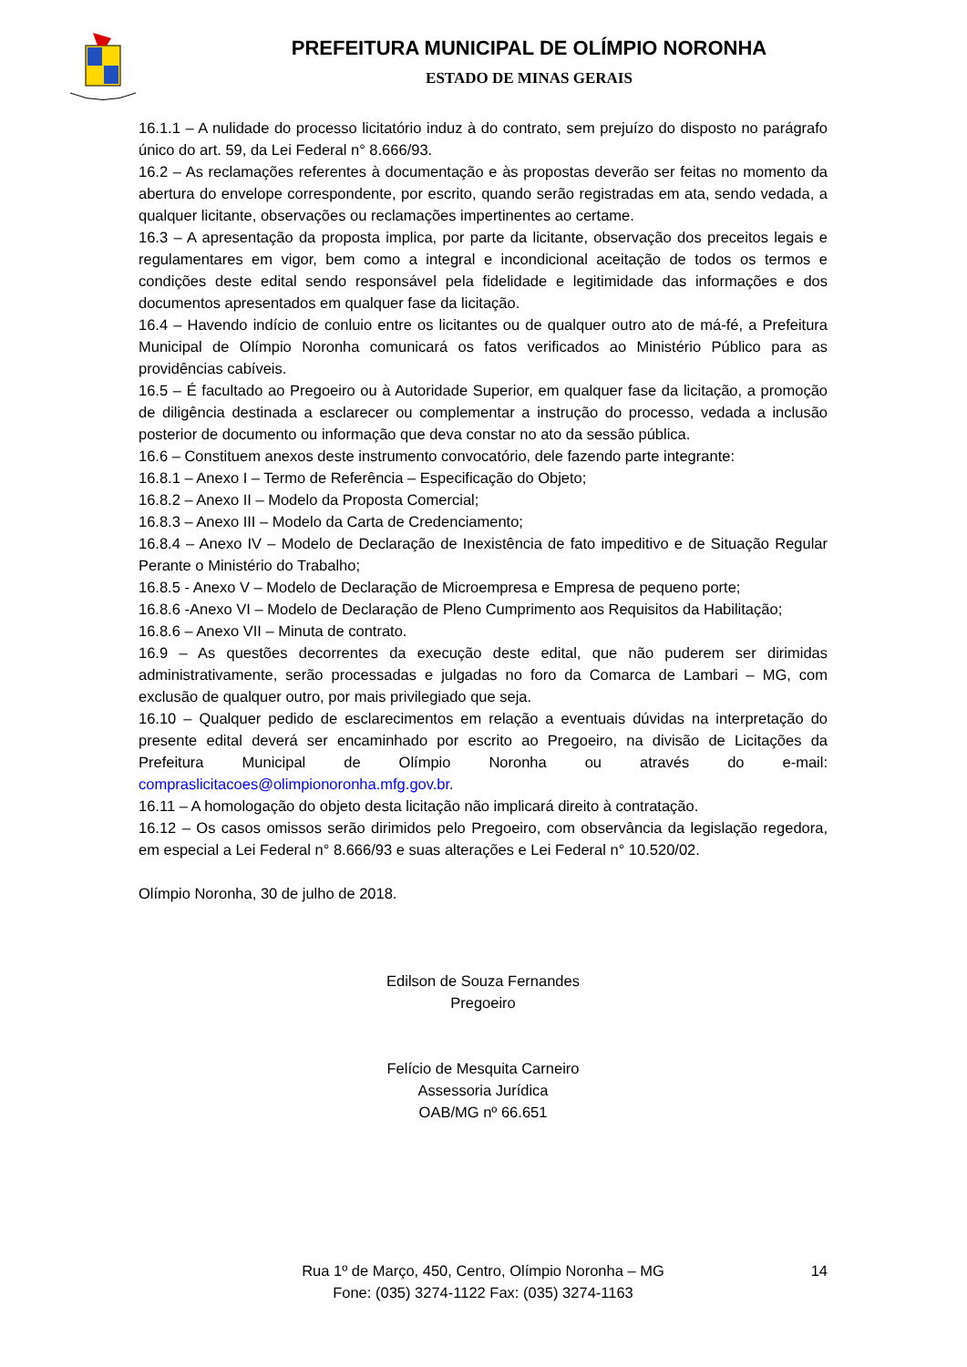PREFEITURA MUNICIPAL DE OLÍMPIO NORONHA
ESTADO DE MINAS GERAIS
16.1.1 – A nulidade do processo licitatório induz à do contrato, sem prejuízo do disposto no parágrafo único do art. 59, da Lei Federal n° 8.666/93.
16.2 – As reclamações referentes à documentação e às propostas deverão ser feitas no momento da abertura do envelope correspondente, por escrito, quando serão registradas em ata, sendo vedada, a qualquer licitante, observações ou reclamações impertinentes ao certame.
16.3 – A apresentação da proposta implica, por parte da licitante, observação dos preceitos legais e regulamentares em vigor, bem como a integral e incondicional aceitação de todos os termos e condições deste edital sendo responsável pela fidelidade e legitimidade das informações e dos documentos apresentados em qualquer fase da licitação.
16.4 – Havendo indício de conluio entre os licitantes ou de qualquer outro ato de má-fé, a Prefeitura Municipal de Olímpio Noronha comunicará os fatos verificados ao Ministério Público para as providências cabíveis.
16.5 – É facultado ao Pregoeiro ou à Autoridade Superior, em qualquer fase da licitação, a promoção de diligência destinada a esclarecer ou complementar a instrução do processo, vedada a inclusão posterior de documento ou informação que deva constar no ato da sessão pública.
16.6 – Constituem anexos deste instrumento convocatório, dele fazendo parte integrante:
16.8.1 – Anexo I – Termo de Referência – Especificação do Objeto;
16.8.2 – Anexo II – Modelo da Proposta Comercial;
16.8.3 – Anexo III – Modelo da Carta de Credenciamento;
16.8.4 – Anexo IV – Modelo de Declaração de Inexistência de fato impeditivo e de Situação Regular Perante o Ministério do Trabalho;
16.8.5 - Anexo V – Modelo de Declaração de Microempresa e Empresa de pequeno porte;
16.8.6 -Anexo VI – Modelo de Declaração de Pleno Cumprimento aos Requisitos da Habilitação;
16.8.6 – Anexo VII – Minuta de contrato.
16.9 – As questões decorrentes da execução deste edital, que não puderem ser dirimidas administrativamente, serão processadas e julgadas no foro da Comarca de Lambari – MG, com exclusão de qualquer outro, por mais privilegiado que seja.
16.10 – Qualquer pedido de esclarecimentos em relação a eventuais dúvidas na interpretação do presente edital deverá ser encaminhado por escrito ao Pregoeiro, na divisão de Licitações da Prefeitura Municipal de Olímpio Noronha ou através do e-mail: compraslicitacoes@olimpionoronha.mfg.gov.br.
16.11 – A homologação do objeto desta licitação não implicará direito à contratação.
16.12 – Os casos omissos serão dirimidos pelo Pregoeiro, com observância da legislação regedora, em especial a Lei Federal n° 8.666/93 e suas alterações e Lei Federal n° 10.520/02.
Olímpio Noronha, 30 de julho de 2018.
Edilson de Souza Fernandes
Pregoeiro
Felício de Mesquita Carneiro
Assessoria Jurídica
OAB/MG nº 66.651
14 Rua 1º de Março, 450, Centro, Olímpio Noronha – MG
Fone: (035) 3274-1122 Fax: (035) 3274-1163